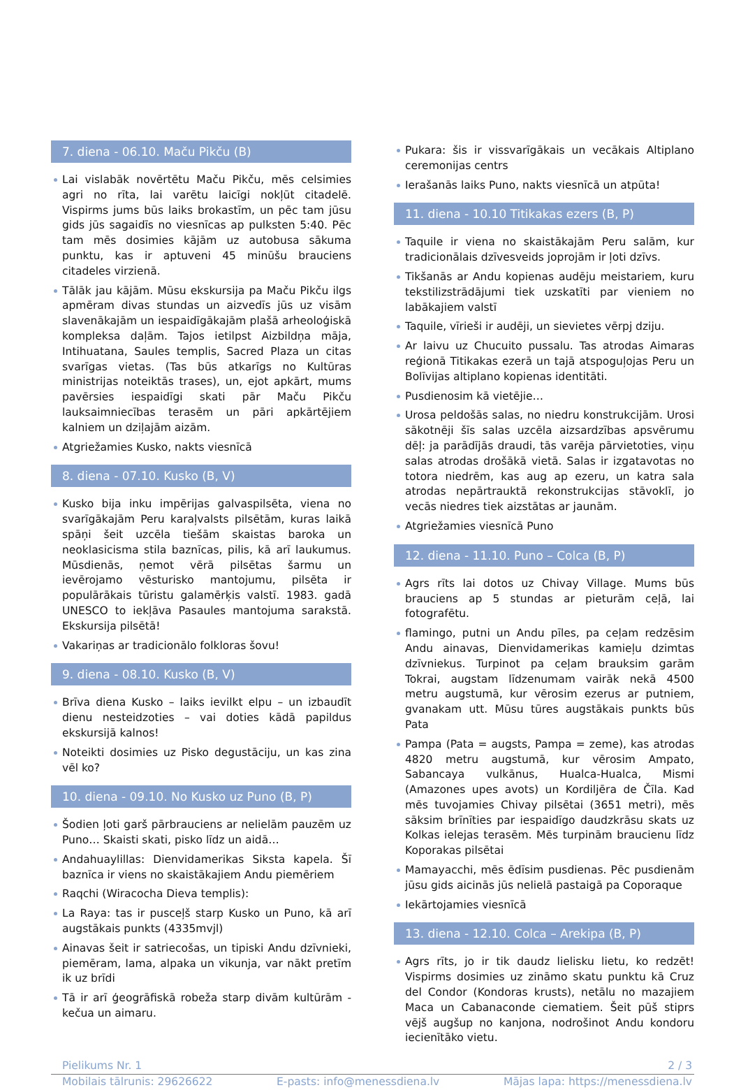7. diena - 06.10. Maču Pikču (B)
Lai vislabāk novērtētu Maču Pikču, mēs celsimies agri no rīta, lai varētu laicīgi nokļūt citadelē. Vispirms jums būs laiks brokastīm, un pēc tam jūsu gids jūs sagaidīs no viesnīcas ap pulksten 5:40. Pēc tam mēs dosimies kājām uz autobusa sākuma punktu, kas ir aptuveni 45 minūšu brauciens citadeles virzienā.
Tālāk jau kājām. Mūsu ekskursija pa Maču Pikču ilgs apmēram divas stundas un aizvedīs jūs uz visām slavenākajām un iespaidīgākajām plašā arheoloģiskā kompleksa daļām. Tajos ietilpst Aizbildņa māja, Intihuatana, Saules templis, Sacred Plaza un citas svarīgas vietas. (Tas būs atkarīgs no Kultūras ministrijas noteiktās trases), un, ejot apkārt, mums pavērsies iespaidīgi skati pār Maču Pikču lauksaimniecības terasēm un pāri apkārtējiem kalniem un dziļajām aizām.
Atgriežamies Kusko, nakts viesnīcā
8. diena - 07.10. Kusko (B, V)
Kusko bija inku impērijas galvaspilsēta, viena no svarīgākajām Peru karaļvalsts pilsētām, kuras laikā spāņi šeit uzcēla tiešām skaistas baroka un neoklasicisma stila baznīcas, pilis, kā arī laukumus. Mūsdienās, ņemot vērā pilsētas šarmu un ievērojamo vēsturisko mantojumu, pilsēta ir populārākais tūristu galamērķis valstī. 1983. gadā UNESCO to iekļāva Pasaules mantojuma sarakstā. Ekskursija pilsētā!
Vakariņas ar tradicionālo folkloras šovu!
9. diena - 08.10. Kusko (B, V)
Brīva diena Kusko – laiks ievilkt elpu – un izbaudīt dienu nesteidzoties – vai doties kādā papildus ekskursijā kalnos!
Noteikti dosimies uz Pisko degustāciju, un kas zina vēl ko?
10. diena - 09.10. No Kusko uz Puno (B, P)
Šodien ļoti garš pārbrauciens ar nelielām pauzēm uz Puno… Skaisti skati, pisko līdz un aidā…
Andahuaylillas: Dienvidamerikas Siksta kapela. Šī baznīca ir viens no skaistākajiem Andu piemēriem
Raqchi (Wiracocha Dieva templis):
La Raya: tas ir pusceļš starp Kusko un Puno, kā arī augstākais punkts (4335mvjl)
Ainavas šeit ir satriecošas, un tipiski Andu dzīvnieki, piemēram, lama, alpaka un vikunja, var nākt pretīm ik uz brīdi
Tā ir arī ģeogrāfiskā robeža starp divām kultūrām - kečua un aimaru.
Pukara: šis ir vissvarīgākais un vecākais Altiplano ceremonijas centrs
Ierašanās laiks Puno, nakts viesnīcā un atpūta!
11. diena - 10.10 Titikakas ezers (B, P)
Taquile ir viena no skaistākajām Peru salām, kur tradicionālais dzīvesveids joprojām ir ļoti dzīvs.
Tikšanās ar Andu kopienas audēju meistariem, kuru tekstilizstrādājumi tiek uzskatīti par vieniem no labākajiem valstī
Taquile, vīrieši ir audēji, un sievietes vērpj dziju.
Ar laivu uz Chucuito pussalu. Tas atrodas Aimaras reģionā Titikakas ezerā un tajā atspoguļojas Peru un Bolīvijas altiplano kopienas identitāti.
Pusdienosim kā vietējie…
Urosa peldošās salas, no niedru konstrukcijām. Urosi sākotnēji šīs salas uzcēla aizsardzības apsvērumu dēļ: ja parādījās draudi, tās varēja pārvietoties, viņu salas atrodas drošākā vietā. Salas ir izgatavotas no totora niedrēm, kas aug ap ezeru, un katra sala atrodas nepārtrauktā rekonstrukcijas stāvoklī, jo vecās niedres tiek aizstātas ar jaunām.
Atgriežamies viesnīcā Puno
12. diena - 11.10. Puno – Colca (B, P)
Agrs rīts lai dotos uz Chivay Village. Mums būs brauciens ap 5 stundas ar pieturām ceļā, lai fotografētu.
flamingo, putni un Andu pīles, pa ceļam redzēsim Andu ainavas, Dienvidamerikas kamieļu dzimtas dzīvniekus. Turpinot pa ceļam brauksim garām Tokrai, augstam līdzenumam vairāk nekā 4500 metru augstumā, kur vērosim ezerus ar putniem, gvanakam utt. Mūsu tūres augstākais punkts būs Pata
Pampa (Pata = augsts, Pampa = zeme), kas atrodas 4820 metru augstumā, kur vērosim Ampato, Sabancaya vulkānus, Hualca-Hualca, Mismi (Amazones upes avots) un Kordiljēra de Čīla. Kad mēs tuvojamies Chivay pilsētai (3651 metri), mēs sāksim brīnīties par iespaidīgo daudzkrāsu skats uz Kolkas ielejas terasēm. Mēs turpinām braucienu līdz Koporakas pilsētai
Mamayacchi, mēs ēdīsim pusdienas. Pēc pusdienām jūsu gids aicinās jūs nelielā pastaigā pa Coporaque
Iekārtojamies viesnīcā
13. diena - 12.10. Colca – Arekipa (B, P)
Agrs rīts, jo ir tik daudz lielisku lietu, ko redzēt! Vispirms dosimies uz zināmo skatu punktu kā Cruz del Condor (Kondoras krusts), netālu no mazajiem Maca un Cabanaconde ciematiem. Šeit pūš stiprs vējš augšup no kanjona, nodrošinot Andu kondoru iecienītāko vietu.
Pielikums Nr. 1 2 / 3
Mobilais tālrunis: 29626622 E-pasts: info@menessdiena.lv Mājas lapa: https://menessdiena.lv